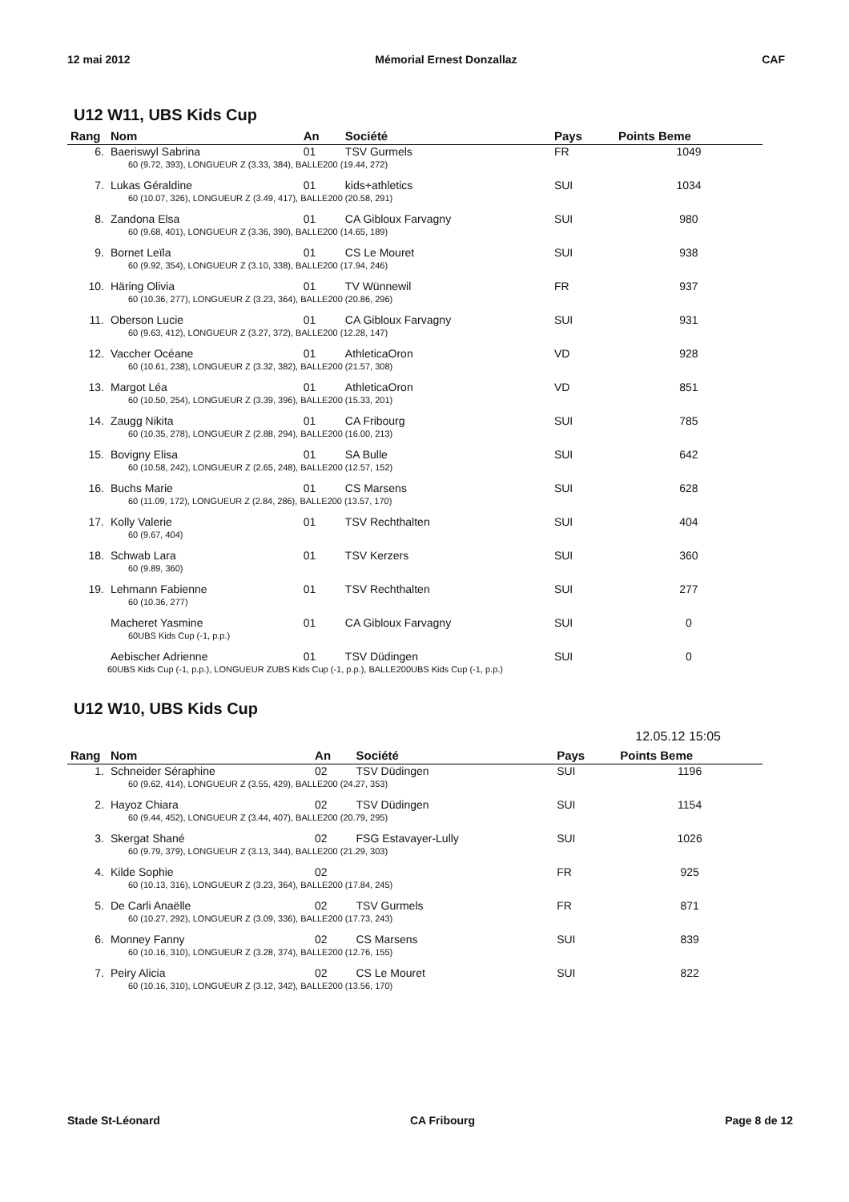12 mai 2012 Mémorial Ernest Donzallaz CAF
U12 W11, UBS Kids Cup
| Rang | Nom | An | Société | Pays | Points Beme |
| --- | --- | --- | --- | --- | --- |
| 6. | Baeriswyl Sabrina | 01 | TSV Gurmels | FR | 1049 |
| | 60 (9.72, 393), LONGUEUR Z (3.33, 384), BALLE200 (19.44, 272) | | | | |
| 7. | Lukas Géraldine | 01 | kids+athletics | SUI | 1034 |
| | 60 (10.07, 326), LONGUEUR Z (3.49, 417), BALLE200 (20.58, 291) | | | | |
| 8. | Zandona Elsa | 01 | CA Gibloux Farvagny | SUI | 980 |
| | 60 (9.68, 401), LONGUEUR Z (3.36, 390), BALLE200 (14.65, 189) | | | | |
| 9. | Bornet Leïla | 01 | CS Le Mouret | SUI | 938 |
| | 60 (9.92, 354), LONGUEUR Z (3.10, 338), BALLE200 (17.94, 246) | | | | |
| 10. | Häring Olivia | 01 | TV Wünnewil | FR | 937 |
| | 60 (10.36, 277), LONGUEUR Z (3.23, 364), BALLE200 (20.86, 296) | | | | |
| 11. | Oberson Lucie | 01 | CA Gibloux Farvagny | SUI | 931 |
| | 60 (9.63, 412), LONGUEUR Z (3.27, 372), BALLE200 (12.28, 147) | | | | |
| 12. | Vaccher Océane | 01 | AthleticaOron | VD | 928 |
| | 60 (10.61, 238), LONGUEUR Z (3.32, 382), BALLE200 (21.57, 308) | | | | |
| 13. | Margot Léa | 01 | AthleticaOron | VD | 851 |
| | 60 (10.50, 254), LONGUEUR Z (3.39, 396), BALLE200 (15.33, 201) | | | | |
| 14. | Zaugg Nikita | 01 | CA Fribourg | SUI | 785 |
| | 60 (10.35, 278), LONGUEUR Z (2.88, 294), BALLE200 (16.00, 213) | | | | |
| 15. | Bovigny Elisa | 01 | SA Bulle | SUI | 642 |
| | 60 (10.58, 242), LONGUEUR Z (2.65, 248), BALLE200 (12.57, 152) | | | | |
| 16. | Buchs Marie | 01 | CS Marsens | SUI | 628 |
| | 60 (11.09, 172), LONGUEUR Z (2.84, 286), BALLE200 (13.57, 170) | | | | |
| 17. | Kolly Valerie | 01 | TSV Rechthalten | SUI | 404 |
| | 60 (9.67, 404) | | | | |
| 18. | Schwab Lara | 01 | TSV Kerzers | SUI | 360 |
| | 60 (9.89, 360) | | | | |
| 19. | Lehmann Fabienne | 01 | TSV Rechthalten | SUI | 277 |
| | 60 (10.36, 277) | | | | |
| | Macheret Yasmine | 01 | CA Gibloux Farvagny | SUI | 0 |
| | 60UBS Kids Cup (-1, p.p.) | | | | |
| | Aebischer Adrienne | 01 | TSV Düdingen | SUI | 0 |
| | 60UBS Kids Cup (-1, p.p.), LONGUEUR ZUBS Kids Cup (-1, p.p.), BALLE200UBS Kids Cup (-1, p.p.) | | | | |
U12 W10, UBS Kids Cup
12.05.12 15:05
| Rang | Nom | An | Société | Pays | Points Beme |
| --- | --- | --- | --- | --- | --- |
| 1. | Schneider Séraphine | 02 | TSV Düdingen | SUI | 1196 |
| | 60 (9.62, 414), LONGUEUR Z (3.55, 429), BALLE200 (24.27, 353) | | | | |
| 2. | Hayoz Chiara | 02 | TSV Düdingen | SUI | 1154 |
| | 60 (9.44, 452), LONGUEUR Z (3.44, 407), BALLE200 (20.79, 295) | | | | |
| 3. | Skergat Shané | 02 | FSG Estavayer-Lully | SUI | 1026 |
| | 60 (9.79, 379), LONGUEUR Z (3.13, 344), BALLE200 (21.29, 303) | | | | |
| 4. | Kilde Sophie | 02 | | FR | 925 |
| | 60 (10.13, 316), LONGUEUR Z (3.23, 364), BALLE200 (17.84, 245) | | | | |
| 5. | De Carli Anaëlle | 02 | TSV Gurmels | FR | 871 |
| | 60 (10.27, 292), LONGUEUR Z (3.09, 336), BALLE200 (17.73, 243) | | | | |
| 6. | Monney Fanny | 02 | CS Marsens | SUI | 839 |
| | 60 (10.16, 310), LONGUEUR Z (3.28, 374), BALLE200 (12.76, 155) | | | | |
| 7. | Peiry Alicia | 02 | CS Le Mouret | SUI | 822 |
| | 60 (10.16, 310), LONGUEUR Z (3.12, 342), BALLE200 (13.56, 170) | | | | |
Stade St-Léonard CA Fribourg Page 8 de 12